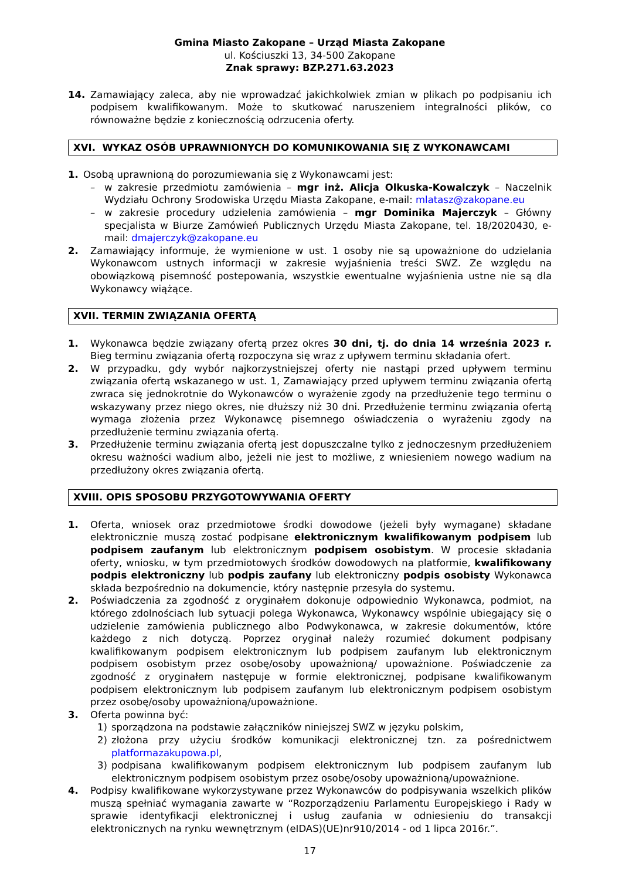Gmina Miasto Zakopane – Urząd Miasta Zakopane
ul. Kościuszki 13, 34-500 Zakopane
Znak sprawy: BZP.271.63.2023
14. Zamawiający zaleca, aby nie wprowadzać jakichkolwiek zmian w plikach po podpisaniu ich podpisem kwalifikowanym. Może to skutkować naruszeniem integralności plików, co równoważne będzie z koniecznością odrzucenia oferty.
XVI. WYKAZ OSÓB UPRAWNIONYCH DO KOMUNIKOWANIA SIĘ Z WYKONAWCAMI
1. Osobą uprawnioną do porozumiewania się z Wykonawcami jest:
– w zakresie przedmiotu zamówienia – mgr inż. Alicja Olkuska-Kowalczyk – Naczelnik Wydziału Ochrony Srodowiska Urzędu Miasta Zakopane, e-mail: mlatasz@zakopane.eu
– w zakresie procedury udzielenia zamówienia – mgr Dominika Majerczyk – Główny specjalista w Biurze Zamówień Publicznych Urzędu Miasta Zakopane, tel. 18/2020430, e-mail: dmajerczyk@zakopane.eu
2. Zamawiający informuje, że wymienione w ust. 1 osoby nie są upoważnione do udzielania Wykonawcom ustnych informacji w zakresie wyjaśnienia treści SWZ. Ze względu na obowiązkową pisemność postepowania, wszystkie ewentualne wyjaśnienia ustne nie są dla Wykonawcy wiążące.
XVII. TERMIN ZWIĄZANIA OFERTĄ
1. Wykonawca będzie związany ofertą przez okres 30 dni, tj. do dnia 14 września 2023 r. Bieg terminu związania ofertą rozpoczyna się wraz z upływem terminu składania ofert.
2. W przypadku, gdy wybór najkorzystniejszej oferty nie nastąpi przed upływem terminu związania ofertą wskazanego w ust. 1, Zamawiający przed upływem terminu związania ofertą zwraca się jednokrotnie do Wykonawców o wyrażenie zgody na przedłużenie tego terminu o wskazywany przez niego okres, nie dłuższy niż 30 dni. Przedłużenie terminu związania ofertą wymaga złożenia przez Wykonawcę pisemnego oświadczenia o wyrażeniu zgody na przedłużenie terminu związania ofertą.
3. Przedłużenie terminu związania ofertą jest dopuszczalne tylko z jednoczesnym przedłużeniem okresu ważności wadium albo, jeżeli nie jest to możliwe, z wniesieniem nowego wadium na przedłużony okres związania ofertą.
XVIII. OPIS SPOSOBU PRZYGOTOWYWANIA OFERTY
1. Oferta, wniosek oraz przedmiotowe środki dowodowe (jeżeli były wymagane) składane elektronicznie muszą zostać podpisane elektronicznym kwalifikowanym podpisem lub podpisem zaufanym lub elektronicznym podpisem osobistym. W procesie składania oferty, wniosku, w tym przedmiotowych środków dowodowych na platformie, kwalifikowany podpis elektroniczny lub podpis zaufany lub elektroniczny podpis osobisty Wykonawca składa bezpośrednio na dokumencie, który następnie przesyła do systemu.
2. Poświadczenia za zgodność z oryginałem dokonuje odpowiednio Wykonawca, podmiot, na którego zdolnościach lub sytuacji polega Wykonawca, Wykonawcy wspólnie ubiegający się o udzielenie zamówienia publicznego albo Podwykonawca, w zakresie dokumentów, które każdego z nich dotyczą. Poprzez oryginał należy rozumieć dokument podpisany kwalifikowanym podpisem elektronicznym lub podpisem zaufanym lub elektronicznym podpisem osobistym przez osobę/osoby upoważnioną/ upoważnione. Poświadczenie za zgodność z oryginałem następuje w formie elektronicznej, podpisane kwalifikowanym podpisem elektronicznym lub podpisem zaufanym lub elektronicznym podpisem osobistym przez osobę/osoby upoważnioną/upoważnione.
3. Oferta powinna być:
1) sporządzona na podstawie załączników niniejszej SWZ w języku polskim,
2) złożona przy użyciu środków komunikacji elektronicznej tzn. za pośrednictwem platformazakupowa.pl,
3) podpisana kwalifikowanym podpisem elektronicznym lub podpisem zaufanym lub elektronicznym podpisem osobistym przez osobę/osoby upoważnioną/upoważnione.
4. Podpisy kwalifikowane wykorzystywane przez Wykonawców do podpisywania wszelkich plików muszą spełniać wymagania zawarte w “Rozporządzeniu Parlamentu Europejskiego i Rady w sprawie identyfikacji elektronicznej i usług zaufania w odniesieniu do transakcji elektronicznych na rynku wewnętrznym (eIDAS)(UE)nr910/2014 - od 1 lipca 2016r.”.
17